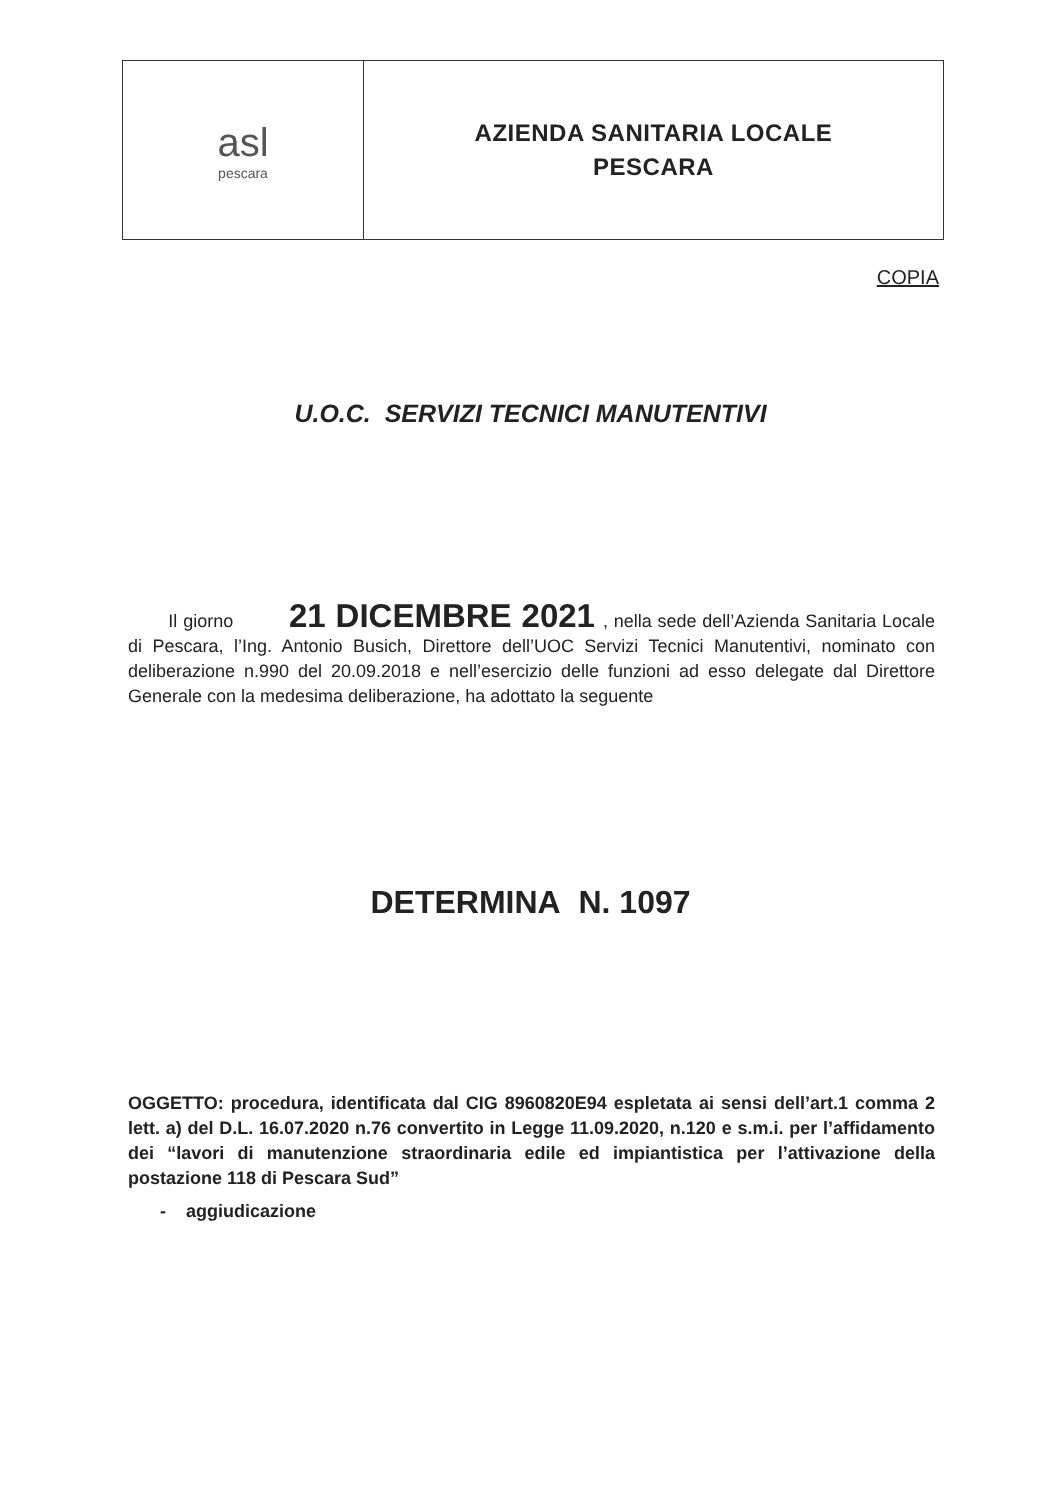| asl pescara | AZIENDA SANITARIA LOCALE PESCARA |
COPIA
U.O.C. SERVIZI TECNICI MANUTENTIVI
Il giorno 21 DICEMBRE 2021, nella sede dell’Azienda Sanitaria Locale di Pescara, l’Ing. Antonio Busich, Direttore dell’UOC Servizi Tecnici Manutentivi, nominato con deliberazione n.990 del 20.09.2018 e nell’esercizio delle funzioni ad esso delegate dal Direttore Generale con la medesima deliberazione, ha adottato la seguente
DETERMINA N. 1097
OGGETTO: procedura, identificata dal CIG 8960820E94 espletata ai sensi dell’art.1 comma 2 lett. a) del D.L. 16.07.2020 n.76 convertito in Legge 11.09.2020, n.120 e s.m.i. per l’affidamento dei “lavori di manutenzione straordinaria edile ed impiantistica per l’attivazione della postazione 118 di Pescara Sud”
- aggiudicazione